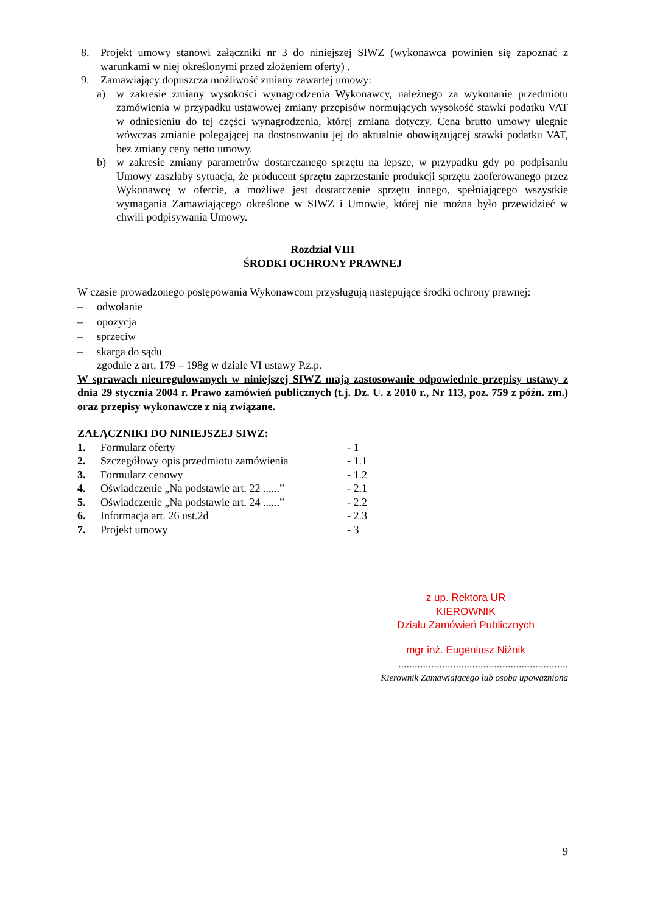8. Projekt umowy stanowi załączniki nr 3 do niniejszej SIWZ (wykonawca powinien się zapoznać z warunkami w niej określonymi przed złożeniem oferty) .
9. Zamawiający dopuszcza możliwość zmiany zawartej umowy:
a) w zakresie zmiany wysokości wynagrodzenia Wykonawcy, należnego za wykonanie przedmiotu zamówienia w przypadku ustawowej zmiany przepisów normujących wysokość stawki podatku VAT w odniesieniu do tej części wynagrodzenia, której zmiana dotyczy. Cena brutto umowy ulegnie wówczas zmianie polegającej na dostosowaniu jej do aktualnie obowiązującej stawki podatku VAT, bez zmiany ceny netto umowy.
b) w zakresie zmiany parametrów dostarczanego sprzętu na lepsze, w przypadku gdy po podpisaniu Umowy zaszłaby sytuacja, że producent sprzętu zaprzestanie produkcji sprzętu zaoferowanego przez Wykonawcę w ofercie, a możliwe jest dostarczenie sprzętu innego, spełniającego wszystkie wymagania Zamawiającego określone w SIWZ i Umowie, której nie można było przewidzieć w chwili podpisywania Umowy.
Rozdział VIII
ŚRODKI OCHRONY PRAWNEJ
W czasie prowadzonego postępowania Wykonawcom przysługują następujące środki ochrony prawnej:
– odwołanie
– opozycja
– sprzeciw
– skarga do sądu
zgodnie z art. 179 – 198g w dziale VI ustawy P.z.p.
W sprawach nieuregulowanych w niniejszej SIWZ mają zastosowanie odpowiednie przepisy ustawy z dnia 29 stycznia 2004 r. Prawo zamówień publicznych (t.j. Dz. U. z 2010 r., Nr 113, poz. 759 z późn. zm.) oraz przepisy wykonawcze z nią związane.
ZAŁĄCZNIKI DO NINIEJSZEJ SIWZ:
| 1. | Formularz oferty | - 1 |
| 2. | Szczegółowy opis przedmiotu zamówienia | - 1.1 |
| 3. | Formularz cenowy | - 1.2 |
| 4. | Oświadczenie „Na podstawie art. 22 ......” | - 2.1 |
| 5. | Oświadczenie „Na podstawie art. 24 ......” | - 2.2 |
| 6. | Informacja art. 26 ust.2d | - 2.3 |
| 7. | Projekt umowy | - 3 |
z up. Rektora UR
KIEROWNIK
Działu Zamówień Publicznych
mgr inż. Eugeniusz Niżnik
..............................................................
Kierownik Zamawiającego lub osoba upoważniona
9